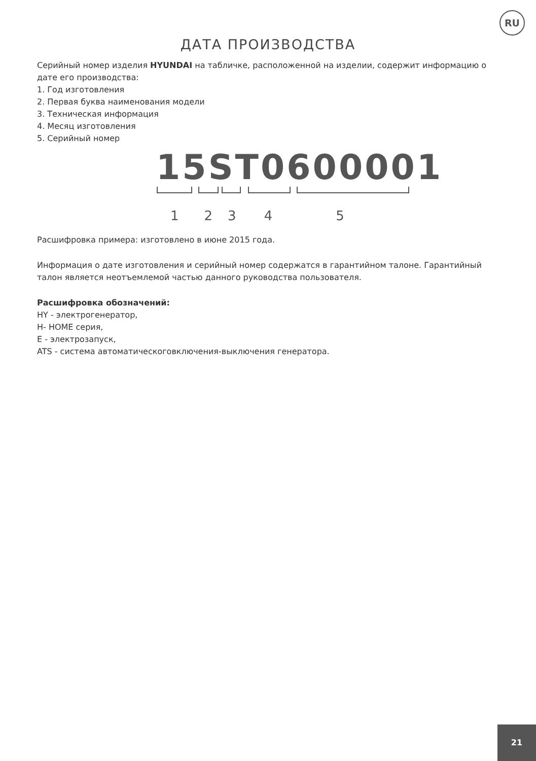RU
ДАТА ПРОИЗВОДСТВА
Серийный номер изделия HYUNDAI на табличке, расположенной на изделии, содержит информацию о дате его производства:
1. Год изготовления
2. Первая буква наименования модели
3. Техническая информация
4. Месяц изготовления
5. Серийный номер
15ST0600001
12345
Расшифровка примера: изготовлено в июне 2015 года.
Информация о дате изготовления и серийный номер содержатся в гарантийном талоне. Гарантийный талон является неотъемлемой частью данного руководства пользователя.
Расшифровка обозначений:
HY - электрогенератор,
H- HOME серия,
E - электрозапуск,
ATS - система автоматическоговключения-выключения генератора.
21